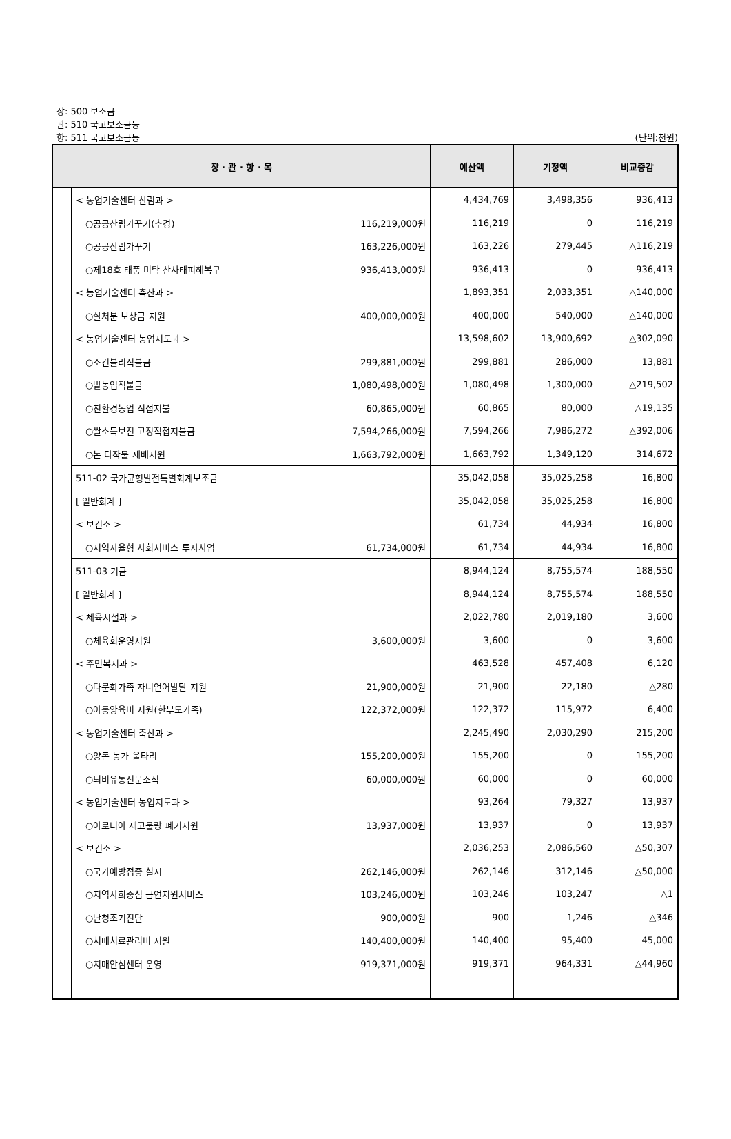장: 500 보조금
관: 510 국고보조금등
항: 511 국고보조금등
(단위:천원)
| 장 · 관 · 항 · 목 | | | | | 예산액 | 기정액 | 비교증감 |
| --- | --- | --- | --- | --- | --- | --- | --- |
| | | | < 농업기술센터 산림과 > | | 4,434,769 | 3,498,356 | 936,413 |
| | | | ○공공산림가꾸기(추경) | 116,219,000원 | 116,219 | 0 | 116,219 |
| | | | ○공공산림가꾸기 | 163,226,000원 | 163,226 | 279,445 | △116,219 |
| | | | ○제18호 태풍 미탁 산사태피해복구 | 936,413,000원 | 936,413 | 0 | 936,413 |
| | | | < 농업기술센터 축산과 > | | 1,893,351 | 2,033,351 | △140,000 |
| | | | ○살처분 보상금 지원 | 400,000,000원 | 400,000 | 540,000 | △140,000 |
| | | | < 농업기술센터 농업지도과 > | | 13,598,602 | 13,900,692 | △302,090 |
| | | | ○조건불리직불금 | 299,881,000원 | 299,881 | 286,000 | 13,881 |
| | | | ○밭농업직불금 | 1,080,498,000원 | 1,080,498 | 1,300,000 | △219,502 |
| | | | ○친환경농업 직접지불 | 60,865,000원 | 60,865 | 80,000 | △19,135 |
| | | | ○쌀소득보전 고정직접지불금 | 7,594,266,000원 | 7,594,266 | 7,986,272 | △392,006 |
| | | | ○논 타작물 재배지원 | 1,663,792,000원 | 1,663,792 | 1,349,120 | 314,672 |
| | | | 511-02 국가균형발전특별회계보조금 | | 35,042,058 | 35,025,258 | 16,800 |
| | | | [ 일반회계 ] | | 35,042,058 | 35,025,258 | 16,800 |
| | | | < 보건소 > | | 61,734 | 44,934 | 16,800 |
| | | | ○지역자율형 사회서비스 투자사업 | 61,734,000원 | 61,734 | 44,934 | 16,800 |
| | | | 511-03 기금 | | 8,944,124 | 8,755,574 | 188,550 |
| | | | [ 일반회계 ] | | 8,944,124 | 8,755,574 | 188,550 |
| | | | < 체육시설과 > | | 2,022,780 | 2,019,180 | 3,600 |
| | | | ○체육회운영지원 | 3,600,000원 | 3,600 | 0 | 3,600 |
| | | | < 주민복지과 > | | 463,528 | 457,408 | 6,120 |
| | | | ○다문화가족 자녀언어발달 지원 | 21,900,000원 | 21,900 | 22,180 | △280 |
| | | | ○아동양육비 지원(한부모가족) | 122,372,000원 | 122,372 | 115,972 | 6,400 |
| | | | < 농업기술센터 축산과 > | | 2,245,490 | 2,030,290 | 215,200 |
| | | | ○양돈 농가 울타리 | 155,200,000원 | 155,200 | 0 | 155,200 |
| | | | ○퇴비유통전문조직 | 60,000,000원 | 60,000 | 0 | 60,000 |
| | | | < 농업기술센터 농업지도과 > | | 93,264 | 79,327 | 13,937 |
| | | | ○아로니아 재고물량 폐기지원 | 13,937,000원 | 13,937 | 0 | 13,937 |
| | | | < 보건소 > | | 2,036,253 | 2,086,560 | △50,307 |
| | | | ○국가예방접종 실시 | 262,146,000원 | 262,146 | 312,146 | △50,000 |
| | | | ○지역사회중심 금연지원서비스 | 103,246,000원 | 103,246 | 103,247 | △1 |
| | | | ○난청조기진단 | 900,000원 | 900 | 1,246 | △346 |
| | | | ○치매치료관리비 지원 | 140,400,000원 | 140,400 | 95,400 | 45,000 |
| | | | ○치매안심센터 운영 | 919,371,000원 | 919,371 | 964,331 | △44,960 |